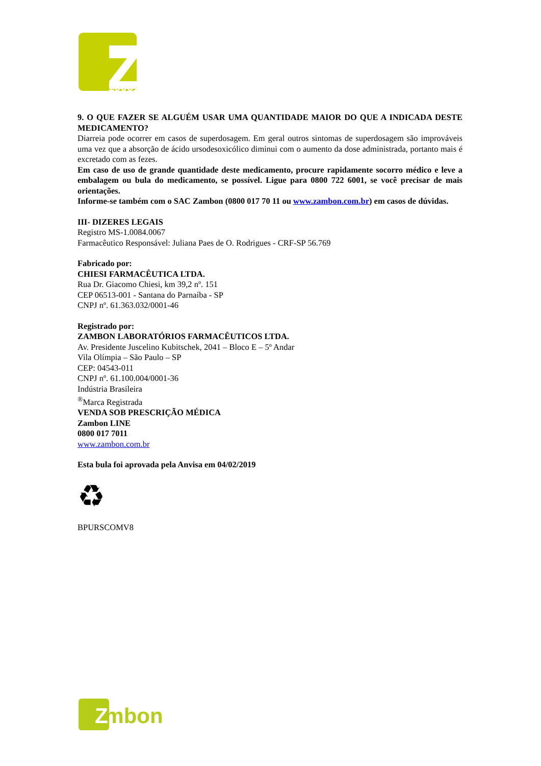1906
9. O QUE FAZER SE ALGUÉM USAR UMA QUANTIDADE MAIOR DO QUE A INDICADA DESTE MEDICAMENTO?
Diarreia pode ocorrer em casos de superdosagem. Em geral outros sintomas de superdosagem são improváveis uma vez que a absorção de ácido ursodesoxicólico diminui com o aumento da dose administrada, portanto mais é excretado com as fezes.
Em caso de uso de grande quantidade deste medicamento, procure rapidamente socorro médico e leve a embalagem ou bula do medicamento, se possível. Ligue para 0800 722 6001, se você precisar de mais orientações.
Informe-se também com o SAC Zambon (0800 017 70 11 ou www.zambon.com.br) em casos de dúvidas.
III- DIZERES LEGAIS
Registro MS-1.0084.0067
Farmacêutico Responsável: Juliana Paes de O. Rodrigues - CRF-SP 56.769
Fabricado por:
CHIESI FARMACÊUTICA LTDA.
Rua Dr. Giacomo Chiesi, km 39,2 nº. 151
CEP 06513-001 - Santana do Parnaíba - SP
CNPJ nº. 61.363.032/0001-46
Registrado por:
ZAMBON LABORATÓRIOS FARMACÊUTICOS LTDA.
Av. Presidente Juscelino Kubitschek, 2041 – Bloco E – 5º Andar
Vila Olímpia – São Paulo – SP
CEP: 04543-011
CNPJ nº. 61.100.004/0001-36
Indústria Brasileira
<sup>®</sup>Marca Registrada
VENDA SOB PRESCRIÇÃO MÉDICA
Zambon LINE
0800 017 7011
www.zambon.com.br
Esta bula foi aprovada pela Anvisa em 04/02/2019
♻
BPURSCOMV8
ambon
Z